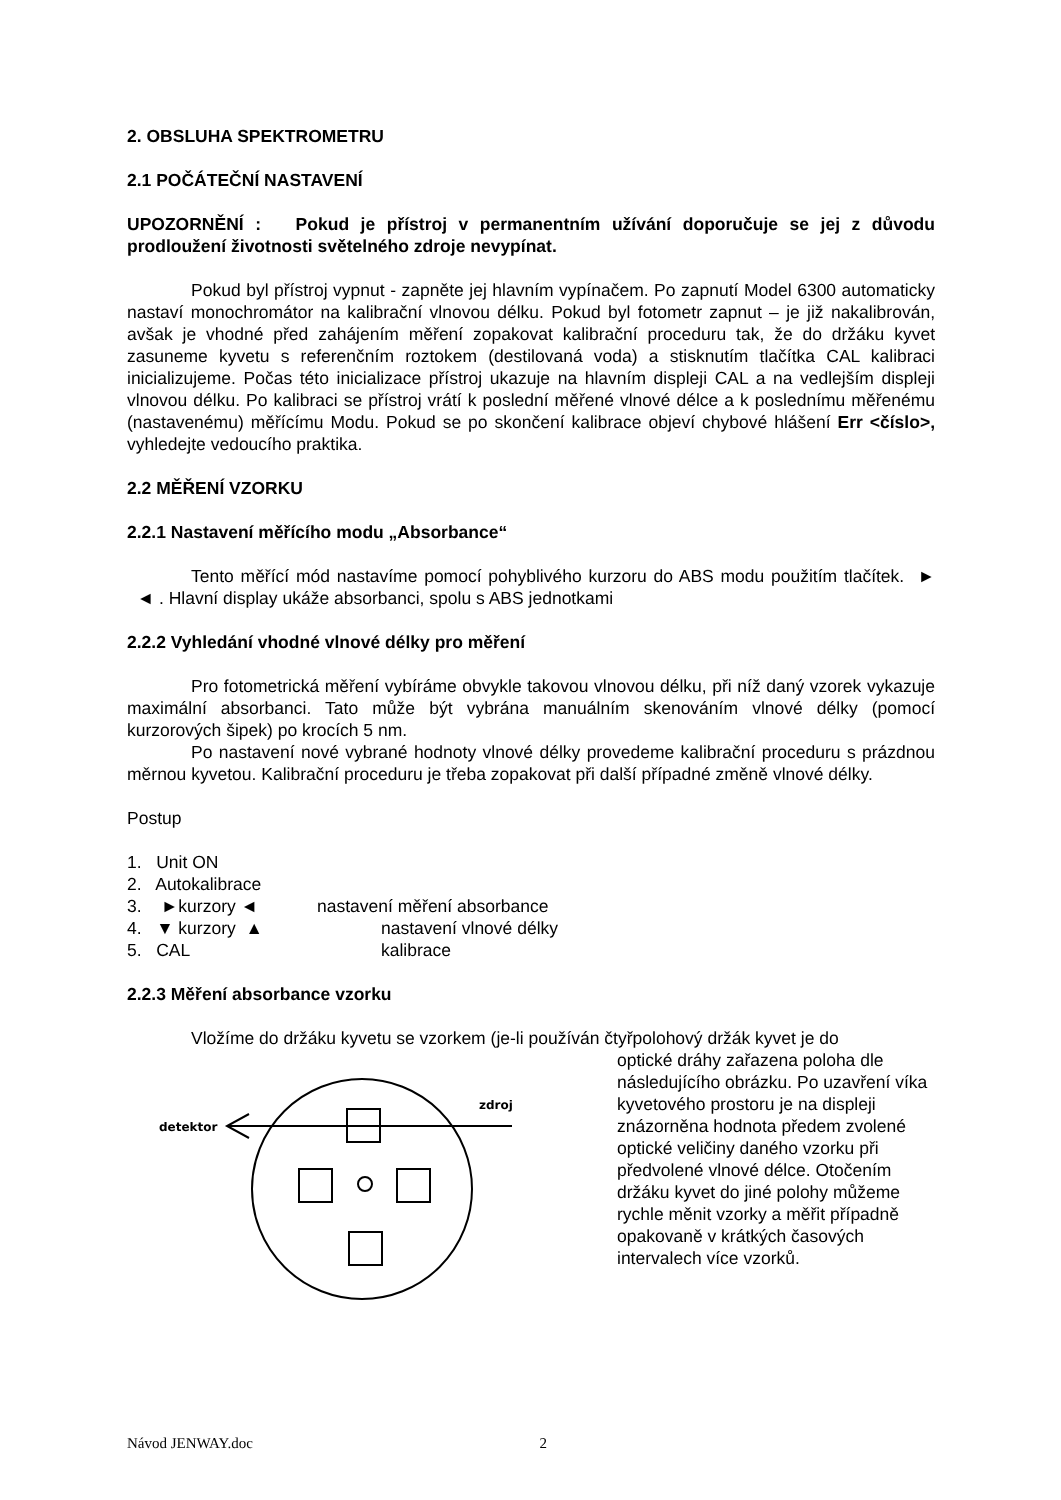2. OBSLUHA SPEKTROMETRU
2.1 POČÁTEČNÍ NASTAVENÍ
UPOZORNĚNÍ : Pokud je přístroj v permanentním užívání doporučuje se jej z důvodu prodloužení životnosti světelného zdroje nevypínat.
Pokud byl přístroj vypnut - zapněte jej hlavním vypínačem. Po zapnutí Model 6300 automaticky nastaví monochromátor na kalibrační vlnovou délku. Pokud byl fotometr zapnut – je již nakalibrován, avšak je vhodné před zahájením měření zopakovat kalibrační proceduru tak, že do držáku kyvet zasuneme kyvetu s referenčním roztokem (destilovaná voda) a stisknutím tlačítka CAL kalibraci inicializujeme. Počas této inicializace přístroj ukazuje na hlavním displeji CAL a na vedlejším displeji vlnovou délku. Po kalibraci se přístroj vrátí k poslední měřené vlnové délce a k poslednímu měřenému (nastavenému) měřícímu Modu. Pokud se po skončení kalibrace objeví chybové hlášení Err <číslo>, vyhledejte vedoucího praktika.
2.2 MĚŘENÍ VZORKU
2.2.1 Nastavení měřícího modu „Absorbance“
Tento měřící mód nastavíme pomocí pohyblivého kurzoru do ABS modu použitím tlačítek. ► ◄ . Hlavní display ukáže absorbanci, spolu s ABS jednotkami
2.2.2 Vyhledání vhodné vlnové délky pro měření
Pro fotometrická měření vybíráme obvykle takovou vlnovou délku, při níž daný vzorek vykazuje maximální absorbanci. Tato může být vybrána manuálním skenováním vlnové délky (pomocí kurzorových šipek) po krocích 5 nm.
Po nastavení nové vybrané hodnoty vlnové délky provedeme kalibrační proceduru s prázdnou měrnou kyvetou. Kalibrační proceduru je třeba zopakovat při další případné změně vlnové délky.
Postup
1. Unit ON
2. Autokalibrace
3. ►kurzory ◄ nastavení měření absorbance
4. ▼ kurzory ▲ nastavení vlnové délky
5. CAL kalibrace
2.2.3 Měření absorbance vzorku
Vložíme do držáku kyvetu se vzorkem (je-li používán čtyřpolohový držák kyvet je do
detektor
zdroj
optické dráhy zařazena poloha dle následujícího obrázku. Po uzavření víka kyvetového prostoru je na displeji znázorněna hodnota předem zvolené optické veličiny daného vzorku při předvolené vlnové délce. Otočením držáku kyvet do jiné polohy můžeme rychle měnit vzorky a měřit případně opakovaně v krátkých časových intervalech více vzorků.
Návod JENWAY.doc 2